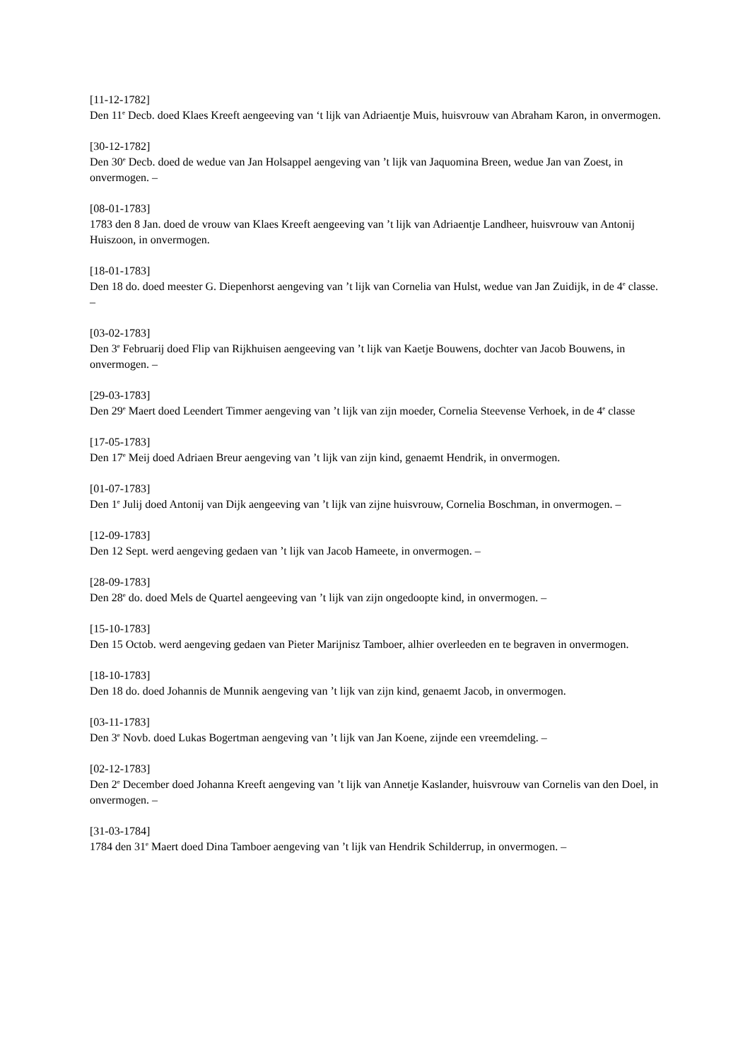[11-12-1782]
Den 11<sup>e</sup> Decb. doed Klaes Kreeft aengeeving van ‘t lijk van Adriaentje Muis, huisvrouw van Abraham Karon, in onvermogen.
[30-12-1782]
Den 30<sup>e</sup> Decb. doed de wedue van Jan Holsappel aengeving van ’t lijk van Jaquomina Breen, wedue Jan van Zoest, in onvermogen. –
[08-01-1783]
1783 den 8 Jan. doed de vrouw van Klaes Kreeft aengeeving van ’t lijk van Adriaentje Landheer, huisvrouw van Antonij Huiszoon, in onvermogen.
[18-01-1783]
Den 18 do. doed meester G. Diepenhorst aengeving van ’t lijk van Cornelia van Hulst, wedue van Jan Zuidijk, in de 4<sup>e</sup> classe. –
[03-02-1783]
Den 3<sup>e</sup> Februarij doed Flip van Rijkhuisen aengeeving van ’t lijk van Kaetje Bouwens, dochter van Jacob Bouwens, in onvermogen. –
[29-03-1783]
Den 29<sup>e</sup> Maert doed Leendert Timmer aengeving van ’t lijk van zijn moeder, Cornelia Steevense Verhoek, in de 4<sup>e</sup> classe
[17-05-1783]
Den 17<sup>e</sup> Meij doed Adriaen Breur aengeving van ’t lijk van zijn kind, genaemt Hendrik, in onvermogen.
[01-07-1783]
Den 1<sup>e</sup> Julij doed Antonij van Dijk aengeeving van ’t lijk van zijne huisvrouw, Cornelia Boschman, in onvermogen. –
[12-09-1783]
Den 12 Sept. werd aengeving gedaen van ’t lijk van Jacob Hameete, in onvermogen. –
[28-09-1783]
Den 28<sup>e</sup> do. doed Mels de Quartel aengeeving van ’t lijk van zijn ongedoopte kind, in onvermogen. –
[15-10-1783]
Den 15 Octob. werd aengeving gedaen van Pieter Marijnisz Tamboer, alhier overleeden en te begraven in onvermogen.
[18-10-1783]
Den 18 do. doed Johannis de Munnik aengeving van ’t lijk van zijn kind, genaemt Jacob, in onvermogen.
[03-11-1783]
Den 3<sup>e</sup> Novb. doed Lukas Bogertman aengeving van ’t lijk van Jan Koene, zijnde een vreemdeling. –
[02-12-1783]
Den 2<sup>e</sup> December doed Johanna Kreeft aengeving van ’t lijk van Annetje Kaslander, huisvrouw van Cornelis van den Doel, in onvermogen. –
[31-03-1784]
1784 den 31<sup>e</sup> Maert doed Dina Tamboer aengeving van ’t lijk van Hendrik Schilderrup, in onvermogen. –